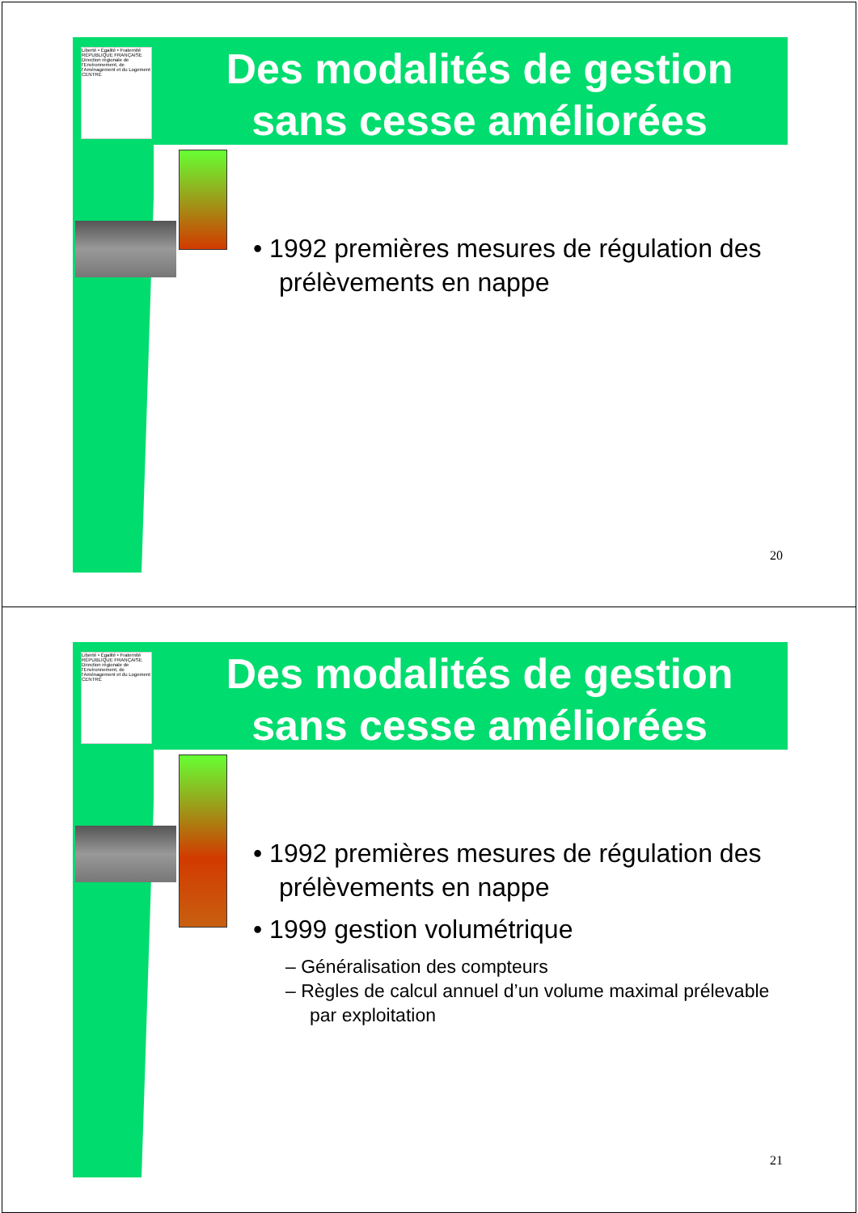Liberté • Égalité • Fraternité
RÉPUBLIQUE FRANÇAISE
Direction régionale de l'Environnement, de l'Aménagement et du Logement
CENTRE
Des modalités de gestion sans cesse améliorées
• 1992 premières mesures de régulation des prélèvements en nappe
20
Liberté • Égalité • Fraternité
RÉPUBLIQUE FRANÇAISE
Direction régionale de l'Environnement, de l'Aménagement et du Logement
CENTRE
Des modalités de gestion sans cesse améliorées
• 1992 premières mesures de régulation des prélèvements en nappe
• 1999 gestion volumétrique
– Généralisation des compteurs
– Règles de calcul annuel d’un volume maximal prélevable par exploitation
21